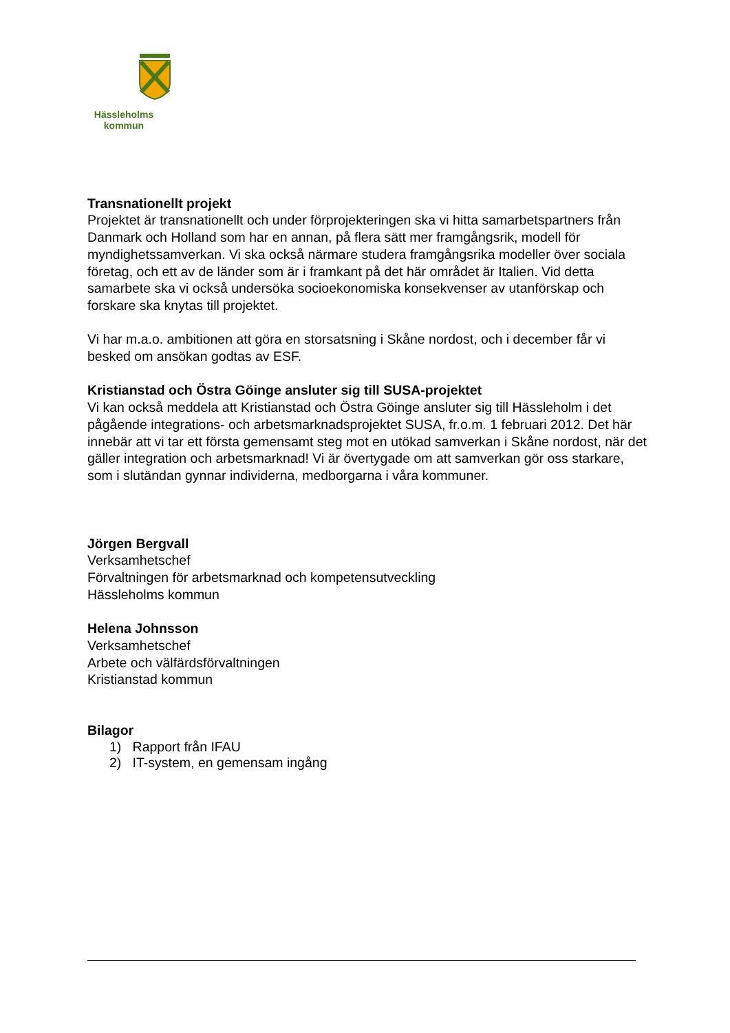Hässleholms
kommun
Transnationellt projekt
Projektet är transnationellt och under förprojekteringen ska vi hitta samarbetspartners från Danmark och Holland som har en annan, på flera sätt mer framgångsrik, modell för myndighetssamverkan. Vi ska också närmare studera framgångsrika modeller över sociala företag, och ett av de länder som är i framkant på det här området är Italien. Vid detta samarbete ska vi också undersöka socioekonomiska konsekvenser av utanförskap och forskare ska knytas till projektet.
Vi har m.a.o. ambitionen att göra en storsatsning i Skåne nordost, och i december får vi besked om ansökan godtas av ESF.
Kristianstad och Östra Göinge ansluter sig till SUSA-projektet
Vi kan också meddela att Kristianstad och Östra Göinge ansluter sig till Hässleholm i det pågående integrations- och arbetsmarknadsprojektet SUSA, fr.o.m. 1 februari 2012. Det här innebär att vi tar ett första gemensamt steg mot en utökad samverkan i Skåne nordost, när det gäller integration och arbetsmarknad! Vi är övertygade om att samverkan gör oss starkare, som i slutändan gynnar individerna, medborgarna i våra kommuner.
Jörgen Bergvall
Verksamhetschef
Förvaltningen för arbetsmarknad och kompetensutveckling
Hässleholms kommun
Helena Johnsson
Verksamhetschef
Arbete och välfärdsförvaltningen
Kristianstad kommun
Bilagor
1) Rapport från IFAU
2) IT-system, en gemensam ingång